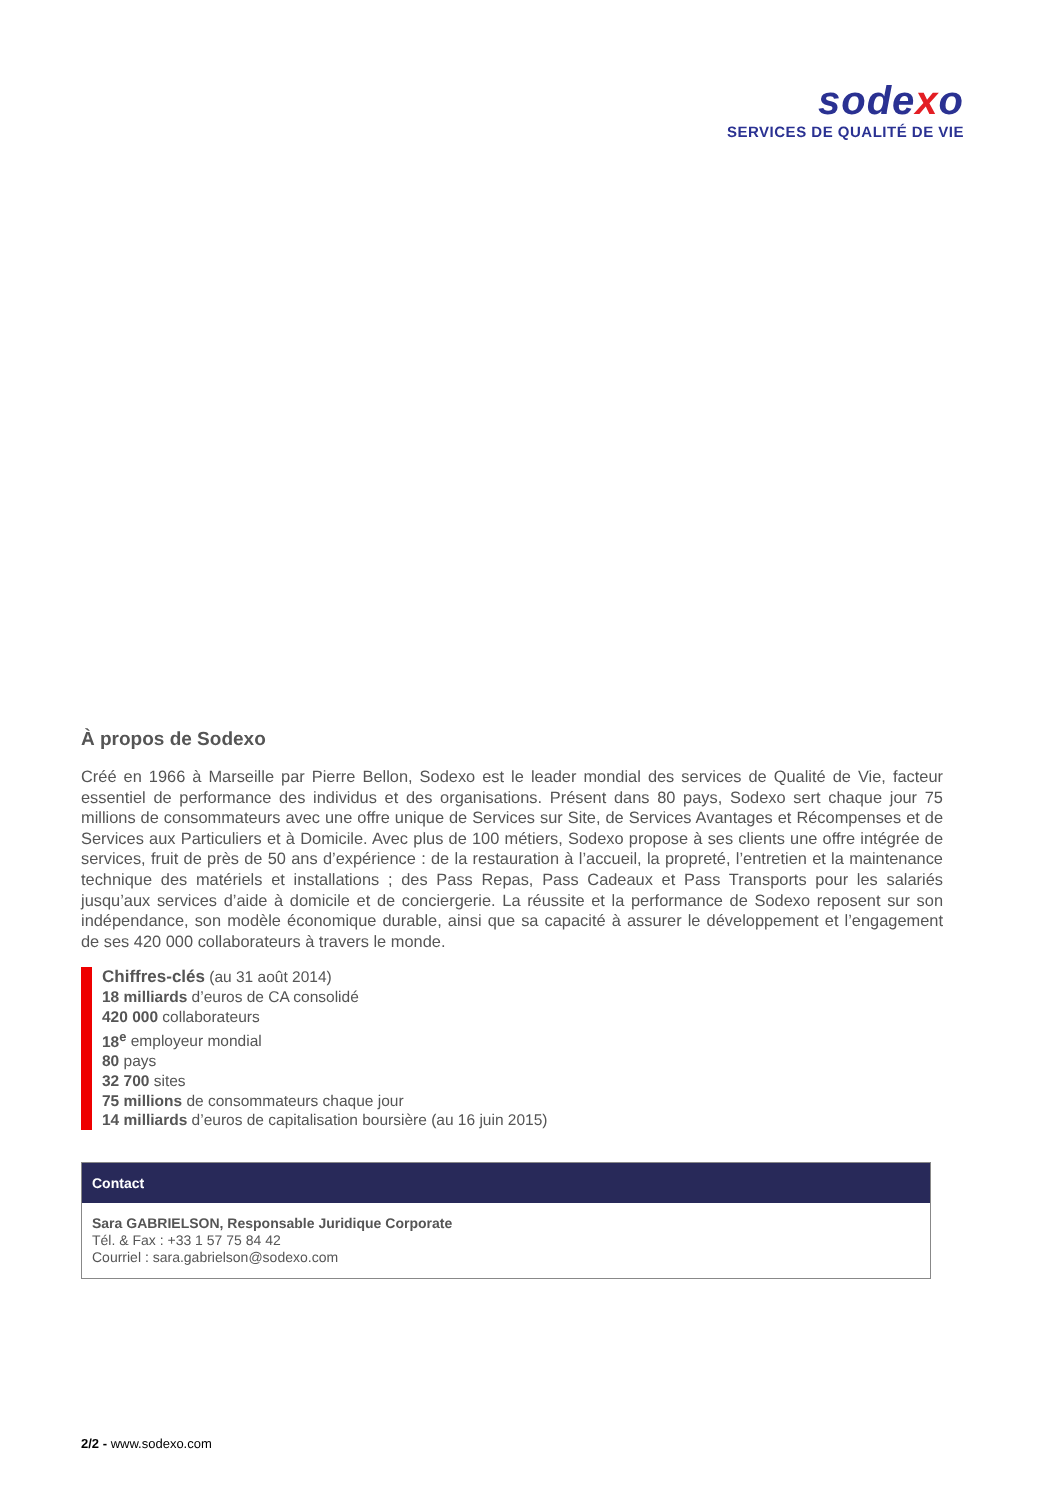sodexo
SERVICES DE QUALITÉ DE VIE
À propos de Sodexo
Créé en 1966 à Marseille par Pierre Bellon, Sodexo est le leader mondial des services de Qualité de Vie, facteur essentiel de performance des individus et des organisations. Présent dans 80 pays, Sodexo sert chaque jour 75 millions de consommateurs avec une offre unique de Services sur Site, de Services Avantages et Récompenses et de Services aux Particuliers et à Domicile. Avec plus de 100 métiers, Sodexo propose à ses clients une offre intégrée de services, fruit de près de 50 ans d’expérience : de la restauration à l’accueil, la propreté, l’entretien et la maintenance technique des matériels et installations ; des Pass Repas, Pass Cadeaux et Pass Transports pour les salariés jusqu’aux services d’aide à domicile et de conciergerie. La réussite et la performance de Sodexo reposent sur son indépendance, son modèle économique durable, ainsi que sa capacité à assurer le développement et l’engagement de ses 420 000 collaborateurs à travers le monde.
Chiffres-clés (au 31 août 2014)
18 milliards d’euros de CA consolidé
420 000 collaborateurs
18<sup>e</sup> employeur mondial
80 pays
32 700 sites
75 millions de consommateurs chaque jour
14 milliards d’euros de capitalisation boursière (au 16 juin 2015)
Contact
Sara GABRIELSON, Responsable Juridique Corporate
Tél. & Fax : +33 1 57 75 84 42
Courriel : sara.gabrielson@sodexo.com
2/2 - www.sodexo.com